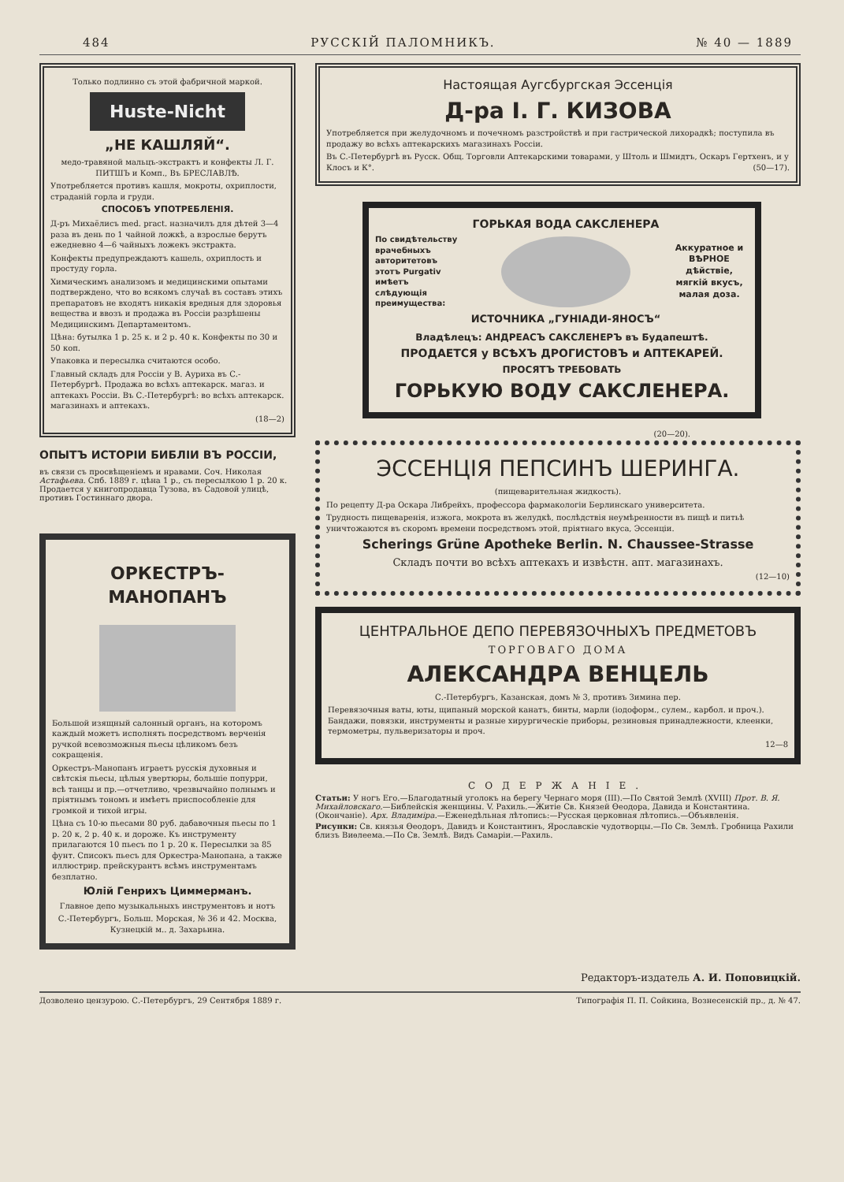484 РУССКІЙ ПАЛОМНИКЪ. № 40 — 1889
Только подлинно съ этой фабричной маркой.
Huste-Nicht
„НЕ КАШЛЯЙ“.
медо-травяной мальцъ-экстрактъ и конфекты Л. Г. ПИТШЪ и Комп., Въ БРЕСЛАВЛѢ.
Употребляется противъ кашля, мокроты, охриплости, страданій горла и груди.
СПОСОБЪ УПОТРЕБЛЕНІЯ.
Д-ръ Михаёлисъ med. pract. назначилъ для дѣтей 3—4 раза въ день по 1 чайной ложкѣ, а взрослые берутъ ежедневно 4—6 чайныхъ ложекъ экстракта.
Конфекты предупреждаютъ кашель, охриплость и простуду горла.
Химическимъ анализомъ и медицинскими опытами подтверждено, что во всякомъ случаѣ въ составъ этихъ препаратовъ не входятъ никакія вредныя для здоровья вещества и ввозъ и продажа въ Россіи разрѣшены Медицинскимъ Департаментомъ.
Цѣна: бутылка 1 р. 25 к. и 2 р. 40 к. Конфекты по 30 и 50 коп.
Упаковка и пересылка считаются особо.
Главный складъ для Россіи у В. Ауриха въ С.-Петербургѣ. Продажа во всѣхъ аптекарск. магаз. и аптекахъ Россіи. Въ С.-Петербургѣ: во всѣхъ аптекарск. магазинахъ и аптекахъ.
(18—2)
ОПЫТЪ ИСТОРІИ БИБЛІИ ВЪ РОССІИ,
въ связи съ просвѣщеніемъ и нравами. Соч. Николая Астафьева. Спб. 1889 г. цѣна 1 р., съ пересылкою 1 р. 20 к. Продается у книгопродавца Тузова, въ Садовой улицѣ, противъ Гостиннаго двора.
ОРКЕСТРЪ-МАНОПАНЪ
Большой изящный салонный органъ, на которомъ каждый можетъ исполнять посредствомъ верченія ручкой всевозможныя пьесы цѣликомъ безъ сокращенія.
Оркестръ-Манопанъ играетъ русскія духовныя и свѣтскія пьесы, цѣлыя увертюры, большіе попурри, всѣ танцы и пр.—отчетливо, чрезвычайно полнымъ и пріятнымъ тономъ и имѣетъ приспособленіе для громкой и тихой игры.
Цѣна съ 10-ю пьесами 80 руб. дабавочныя пьесы по 1 р. 20 к, 2 р. 40 к. и дороже. Къ инструменту прилагаются 10 пьесъ по 1 р. 20 к. Пересылки за 85 фунт. Списокъ пьесъ для Оркестра-Манопана, а также иллюстрир. прейскурантъ всѣмъ инструментамъ безплатно.
Юлій Генрихъ Циммерманъ.
Главное депо музыкальныхъ инструментовъ и нотъ
С.-Петербургъ, Больш. Морская, № 36 и 42. Москва, Кузнецкій м.. д. Захарьина.
Настоящая Аугсбургская Эссенція
Д-ра І. Г. КИЗОВА
Употребляется при желудочномъ и почечномъ разстройствѣ и при гастрической лихорадкѣ; поступила въ продажу во всѣхъ аптекарскихъ магазинахъ Россіи.
Въ С.-Петербургѣ въ Русск. Общ. Торговли Аптекарскими товарами, у Штоль и Шмидтъ, Оскаръ Гертхенъ, и у Клосъ и К°. (50—17).
По свидѣтельству врачебныхъ авторитетовъ этотъ Purgativ имѣетъ слѣдующія преимущества:
ГОРЬКАЯ ВОДА САКСЛЕНЕРА
ИСТОЧНИКА „ГУНІАДИ-ЯНОСЪ“
Аккуратное и ВѢРНОЕ дѣйствіе, мягкій вкусъ, малая доза.
Владѣлецъ: АНДРЕАСЪ САКСЛЕНЕРЪ въ Будапештѣ.
ПРОДАЕТСЯ у ВСѢХЪ ДРОГИСТОВЪ и АПТЕКАРЕЙ.
ПРОСЯТЪ ТРЕБОВАТЬ
ГОРЬКУЮ ВОДУ САКСЛЕНЕРА.
(20—20).
ЭССЕНЦІЯ ПЕПСИНЪ ШЕРИНГА.
(пищеварительная жидкость).
По рецепту Д-ра Оскара Либрейхъ, профессора фармакологіи Берлинскаго университета.
Трудность пищеваренія, изжога, мокрота въ желудкѣ, послѣдствія неумѣренности въ пищѣ и питьѣ уничтожаются въ скоромъ времени посредствомъ этой, пріятнаго вкуса, Эссенціи.
Scherings Grüne Apotheke Berlin. N. Chaussee-Strasse
Складъ почти во всѣхъ аптекахъ и извѣстн. апт. магазинахъ.
(12—10)
ЦЕНТРАЛЬНОЕ ДЕПО ПЕРЕВЯЗОЧНЫХЪ ПРЕДМЕТОВЪ
ТОРГОВАГО ДОМА
АЛЕКСАНДРА ВЕНЦЕЛЬ
С.-Петербургъ, Казанская, домъ № 3, противъ Зимина пер.
Перевязочныя ваты, юты, щипаный морской канатъ, бинты, марли (іодоформ., сулем., карбол. и проч.). Бандажи, повязки, инструменты и разные хирургическіе приборы, резиновыя принадлежности, клеенки, термометры, пульверизаторы и проч.
12—8
СОДЕРЖАНІЕ.
Статьи: У ногъ Его.—Благодатный уголокъ на берегу Чернаго моря (III).—По Святой Землѣ (XVIII) Прот. В. Я. Михайловскаго.—Библейскія женщины. V. Рахиль.—Житіе Св. Князей Ѳеодора, Давида и Константина. (Окончаніе). Арх. Владиміра.—Еженедѣльная лѣтопись:—Русская церковная лѣтопись.—Объявленія.
Рисунки: Св. князья Ѳеодоръ, Давидъ и Константинъ, Ярославскіе чудотворцы.—По Св. Землѣ. Гробница Рахили близъ Виѳлеема.—По Св. Землѣ. Видъ Самаріи.—Рахиль.
Редакторъ-издатель А. И. Поповицкій.
Дозволено цензурою. С.-Петербургъ, 29 Сентября 1889 г. Типографія П. П. Сойкина, Вознесенскій пр., д. № 47.